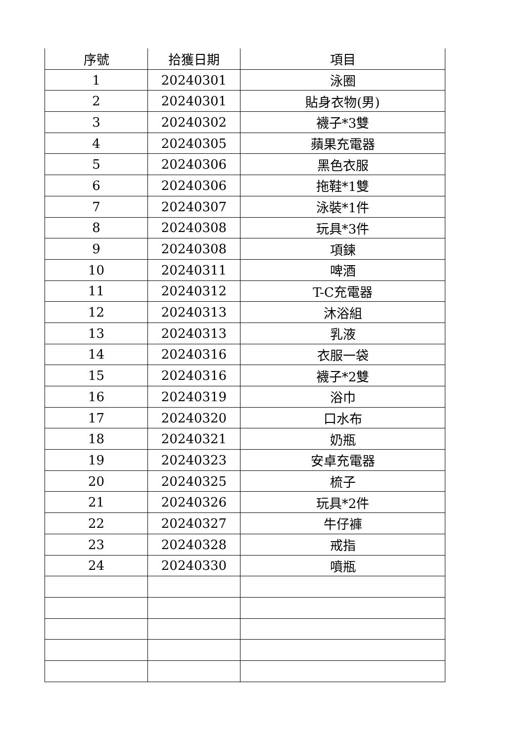| 序號 | 拾獲日期 | 項目 |
| --- | --- | --- |
| 1 | 20240301 | 泳圈 |
| 2 | 20240301 | 貼身衣物(男) |
| 3 | 20240302 | 襪子*3雙 |
| 4 | 20240305 | 蘋果充電器 |
| 5 | 20240306 | 黑色衣服 |
| 6 | 20240306 | 拖鞋*1雙 |
| 7 | 20240307 | 泳裝*1件 |
| 8 | 20240308 | 玩具*3件 |
| 9 | 20240308 | 項鍊 |
| 10 | 20240311 | 啤酒 |
| 11 | 20240312 | T-C充電器 |
| 12 | 20240313 | 沐浴組 |
| 13 | 20240313 | 乳液 |
| 14 | 20240316 | 衣服一袋 |
| 15 | 20240316 | 襪子*2雙 |
| 16 | 20240319 | 浴巾 |
| 17 | 20240320 | 口水布 |
| 18 | 20240321 | 奶瓶 |
| 19 | 20240323 | 安卓充電器 |
| 20 | 20240325 | 梳子 |
| 21 | 20240326 | 玩具*2件 |
| 22 | 20240327 | 牛仔褲 |
| 23 | 20240328 | 戒指 |
| 24 | 20240330 | 噴瓶 |